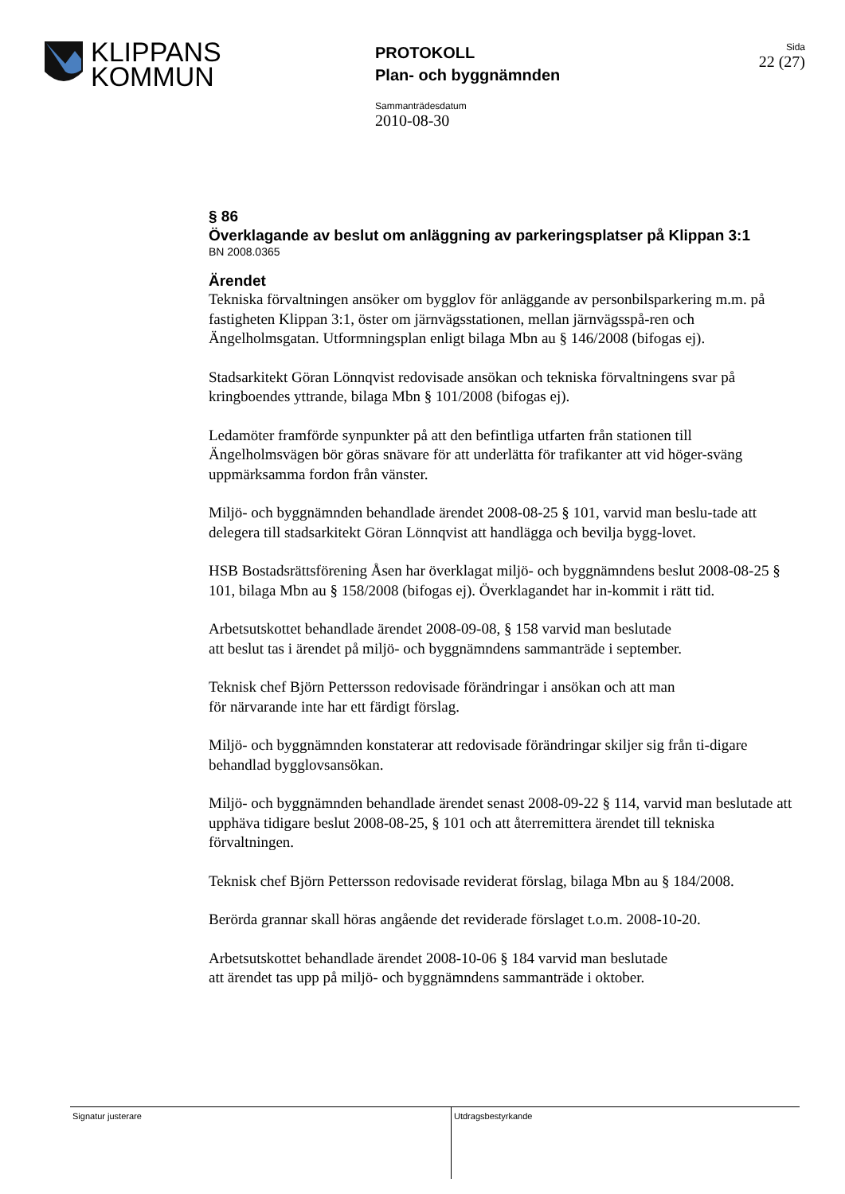KLIPPANS
KOMMUN
PROTOKOLL
Plan- och byggnämnden
Sida
22 (27)
Sammanträdesdatum
2010-08-30
§ 86
Överklagande av beslut om anläggning av parkeringsplatser på Klippan 3:1
BN 2008.0365
Ärendet
Tekniska förvaltningen ansöker om bygglov för anläggande av personbilsparkering m.m. på fastigheten Klippan 3:1, öster om järnvägsstationen, mellan järnvägsspå-ren och Ängelholmsgatan. Utformningsplan enligt bilaga Mbn au § 146/2008 (bifogas ej).
Stadsarkitekt Göran Lönnqvist redovisade ansökan och tekniska förvaltningens svar på kringboendes yttrande, bilaga Mbn § 101/2008 (bifogas ej).
Ledamöter framförde synpunkter på att den befintliga utfarten från stationen till Ängelholmsvägen bör göras snävare för att underlätta för trafikanter att vid höger-sväng uppmärksamma fordon från vänster.
Miljö- och byggnämnden behandlade ärendet 2008-08-25 § 101, varvid man beslu-tade att delegera till stadsarkitekt Göran Lönnqvist att handlägga och bevilja bygg-lovet.
HSB Bostadsrättsförening Åsen har överklagat miljö- och byggnämndens beslut 2008-08-25 § 101, bilaga Mbn au § 158/2008 (bifogas ej). Överklagandet har in-kommit i rätt tid.
Arbetsutskottet behandlade ärendet 2008-09-08, § 158 varvid man beslutade
att beslut tas i ärendet på miljö- och byggnämndens sammanträde i september.
Teknisk chef Björn Pettersson redovisade förändringar i ansökan och att man
för närvarande inte har ett färdigt förslag.
Miljö- och byggnämnden konstaterar att redovisade förändringar skiljer sig från ti-digare behandlad bygglovsansökan.
Miljö- och byggnämnden behandlade ärendet senast 2008-09-22 § 114, varvid man beslutade att upphäva tidigare beslut 2008-08-25, § 101 och att återremittera ärendet till tekniska förvaltningen.
Teknisk chef Björn Pettersson redovisade reviderat förslag, bilaga Mbn au § 184/2008.
Berörda grannar skall höras angående det reviderade förslaget t.o.m. 2008-10-20.
Arbetsutskottet behandlade ärendet 2008-10-06 § 184 varvid man beslutade
att ärendet tas upp på miljö- och byggnämndens sammanträde i oktober.
Signatur justerare Utdragsbestyrkande